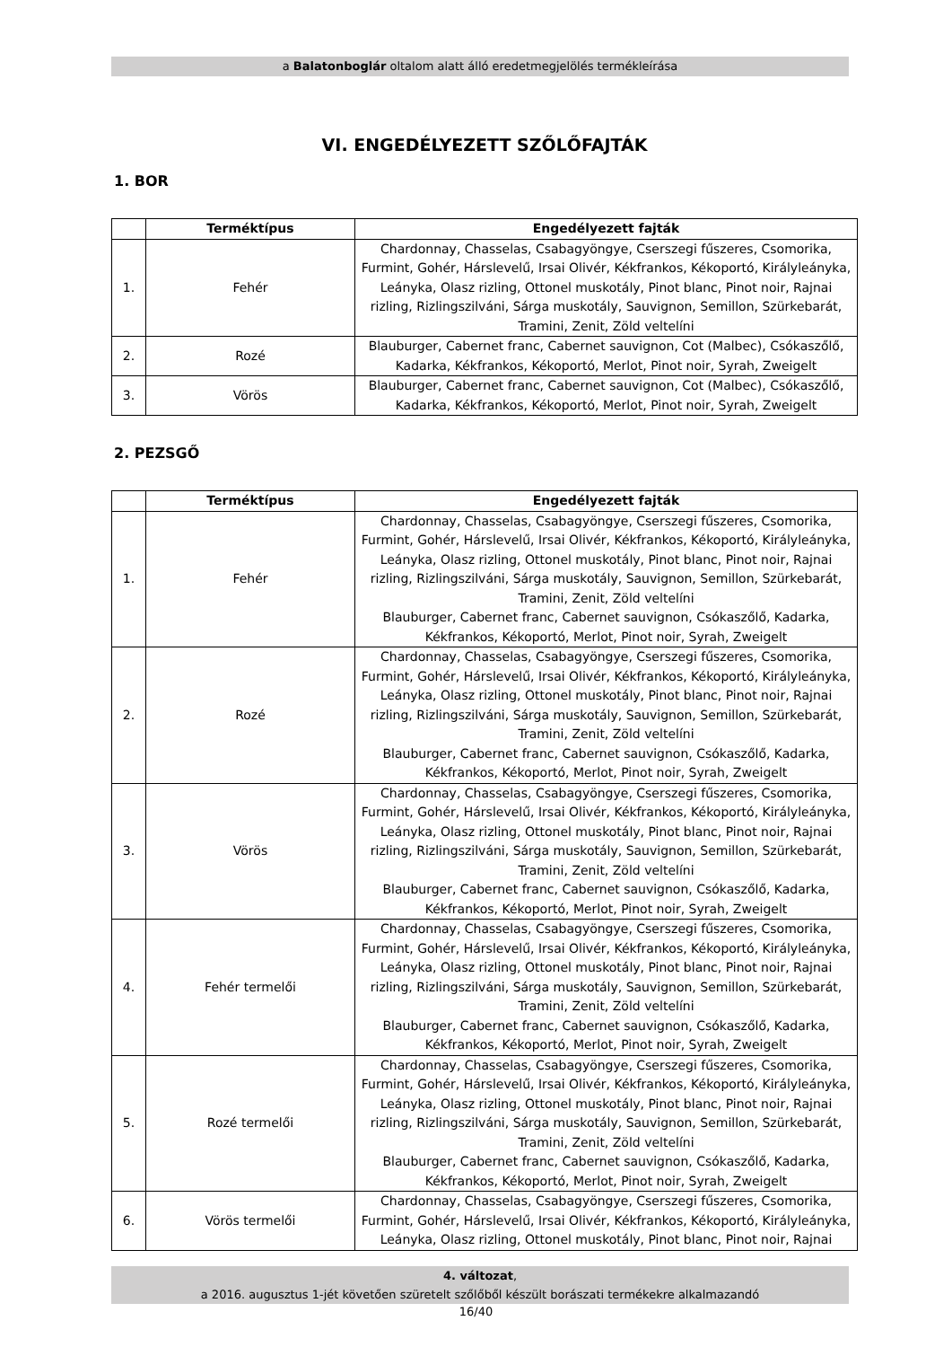a Balatonboglár oltalom alatt álló eredetmegjelölés termékleírása
VI. ENGEDÉLYEZETT SZŐLŐFAJTÁK
1. BOR
| | Terméktípus | Engedélyezett fajták |
| --- | --- | --- |
| 1. | Fehér | Chardonnay, Chasselas, Csabagyöngye, Cserszegi fűszeres, Csomorika, Furmint, Gohér, Hárslevelű, Irsai Olivér, Kékfrankos, Kékoportó, Királyleányka, Leányka, Olasz rizling, Ottonel muskotály, Pinot blanc, Pinot noir, Rajnai rizling, Rizlingszilváni, Sárga muskotály, Sauvignon, Semillon, Szürkebarát, Tramini, Zenit, Zöld veltelíni |
| 2. | Rozé | Blauburger, Cabernet franc, Cabernet sauvignon, Cot (Malbec), Csókaszőlő, Kadarka, Kékfrankos, Kékoportó, Merlot, Pinot noir, Syrah, Zweigelt |
| 3. | Vörös | Blauburger, Cabernet franc, Cabernet sauvignon, Cot (Malbec), Csókaszőlő, Kadarka, Kékfrankos, Kékoportó, Merlot, Pinot noir, Syrah, Zweigelt |
2. PEZSGŐ
| | Terméktípus | Engedélyezett fajták |
| --- | --- | --- |
| 1. | Fehér | Chardonnay, Chasselas, Csabagyöngye, Cserszegi fűszeres, Csomorika, Furmint, Gohér, Hárslevelű, Irsai Olivér, Kékfrankos, Kékoportó, Királyleányka, Leányka, Olasz rizling, Ottonel muskotály, Pinot blanc, Pinot noir, Rajnai rizling, Rizlingszilváni, Sárga muskotály, Sauvignon, Semillon, Szürkebarát, Tramini, Zenit, Zöld veltelíni Blauburger, Cabernet franc, Cabernet sauvignon, Csókaszőlő, Kadarka, Kékfrankos, Kékoportó, Merlot, Pinot noir, Syrah, Zweigelt |
| 2. | Rozé | Chardonnay, Chasselas, Csabagyöngye, Cserszegi fűszeres, Csomorika, Furmint, Gohér, Hárslevelű, Irsai Olivér, Kékfrankos, Kékoportó, Királyleányka, Leányka, Olasz rizling, Ottonel muskotály, Pinot blanc, Pinot noir, Rajnai rizling, Rizlingszilváni, Sárga muskotály, Sauvignon, Semillon, Szürkebarát, Tramini, Zenit, Zöld veltelíni Blauburger, Cabernet franc, Cabernet sauvignon, Csókaszőlő, Kadarka, Kékfrankos, Kékoportó, Merlot, Pinot noir, Syrah, Zweigelt |
| 3. | Vörös | Chardonnay, Chasselas, Csabagyöngye, Cserszegi fűszeres, Csomorika, Furmint, Gohér, Hárslevelű, Irsai Olivér, Kékfrankos, Kékoportó, Királyleányka, Leányka, Olasz rizling, Ottonel muskotály, Pinot blanc, Pinot noir, Rajnai rizling, Rizlingszilváni, Sárga muskotály, Sauvignon, Semillon, Szürkebarát, Tramini, Zenit, Zöld veltelíni Blauburger, Cabernet franc, Cabernet sauvignon, Csókaszőlő, Kadarka, Kékfrankos, Kékoportó, Merlot, Pinot noir, Syrah, Zweigelt |
| 4. | Fehér termelői | Chardonnay, Chasselas, Csabagyöngye, Cserszegi fűszeres, Csomorika, Furmint, Gohér, Hárslevelű, Irsai Olivér, Kékfrankos, Kékoportó, Királyleányka, Leányka, Olasz rizling, Ottonel muskotály, Pinot blanc, Pinot noir, Rajnai rizling, Rizlingszilváni, Sárga muskotály, Sauvignon, Semillon, Szürkebarát, Tramini, Zenit, Zöld veltelíni Blauburger, Cabernet franc, Cabernet sauvignon, Csókaszőlő, Kadarka, Kékfrankos, Kékoportó, Merlot, Pinot noir, Syrah, Zweigelt |
| 5. | Rozé termelői | Chardonnay, Chasselas, Csabagyöngye, Cserszegi fűszeres, Csomorika, Furmint, Gohér, Hárslevelű, Irsai Olivér, Kékfrankos, Kékoportó, Királyleányka, Leányka, Olasz rizling, Ottonel muskotály, Pinot blanc, Pinot noir, Rajnai rizling, Rizlingszilváni, Sárga muskotály, Sauvignon, Semillon, Szürkebarát, Tramini, Zenit, Zöld veltelíni Blauburger, Cabernet franc, Cabernet sauvignon, Csókaszőlő, Kadarka, Kékfrankos, Kékoportó, Merlot, Pinot noir, Syrah, Zweigelt |
| 6. | Vörös termelői | Chardonnay, Chasselas, Csabagyöngye, Cserszegi fűszeres, Csomorika, Furmint, Gohér, Hárslevelű, Irsai Olivér, Kékfrankos, Kékoportó, Királyleányka, Leányka, Olasz rizling, Ottonel muskotály, Pinot blanc, Pinot noir, Rajnai |
4. változat,
a 2016. augusztus 1-jét követően szüretelt szőlőből készült borászati termékekre alkalmazandó
16/40